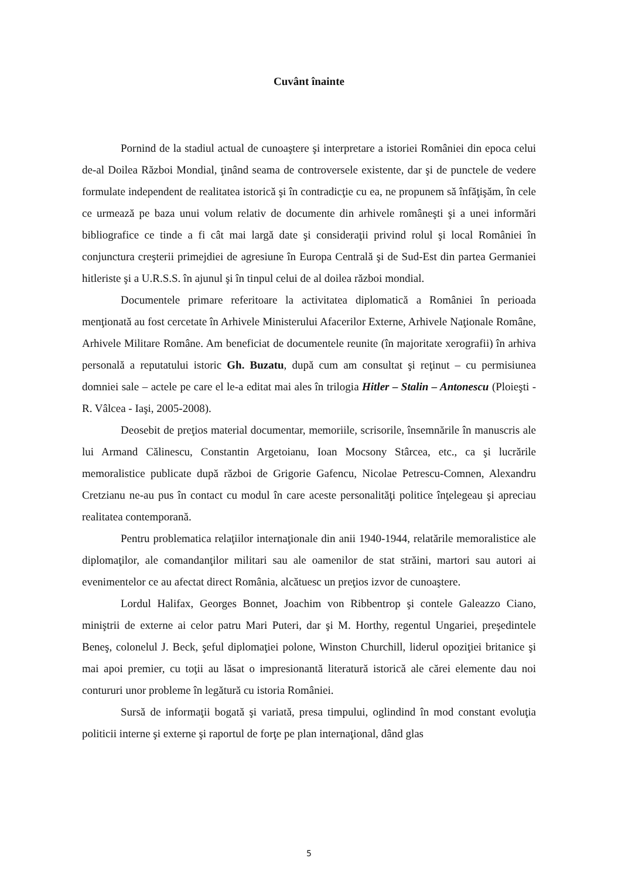Cuvânt înainte
Pornind de la stadiul actual de cunoaştere şi interpretare a istoriei României din epoca celui de-al Doilea Război Mondial, ţinând seama de controversele existente, dar şi de punctele de vedere formulate independent de realitatea istorică şi în contradicţie cu ea, ne propunem să înfăţişăm, în cele ce urmează pe baza unui volum relativ de documente din arhivele româneşti şi a unei informări bibliografice ce tinde a fi cât mai largă date şi consideraţii privind rolul şi local României în conjunctura creşterii primejdiei de agresiune în Europa Centrală şi de Sud-Est din partea Germaniei hitleriste şi a U.R.S.S. în ajunul şi în tinpul celui de al doilea război mondial.
Documentele primare referitoare la activitatea diplomatică a României în perioada menţionată au fost cercetate în Arhivele Ministerului Afacerilor Externe, Arhivele Naţionale Române, Arhivele Militare Române. Am beneficiat de documentele reunite (în majoritate xerografii) în arhiva personală a reputatului istoric Gh. Buzatu, după cum am consultat şi reţinut – cu permisiunea domniei sale – actele pe care el le-a editat mai ales în trilogia Hitler – Stalin – Antonescu (Ploieşti - R. Vâlcea - Iaşi, 2005-2008).
Deosebit de preţios material documentar, memoriile, scrisorile, însemnările în manuscris ale lui Armand Călinescu, Constantin Argetoianu, Ioan Mocsony Stârcea, etc., ca şi lucrările memoralistice publicate după război de Grigorie Gafencu, Nicolae Petrescu-Comnen, Alexandru Cretzianu ne-au pus în contact cu modul în care aceste personalităţi politice înţelegeau şi apreciau realitatea contemporană.
Pentru problematica relaţiilor internaţionale din anii 1940-1944, relatările memoralistice ale diplomaţilor, ale comandanţilor militari sau ale oamenilor de stat străini, martori sau autori ai evenimentelor ce au afectat direct România, alcătuesc un preţios izvor de cunoaştere.
Lordul Halifax, Georges Bonnet, Joachim von Ribbentrop şi contele Galeazzo Ciano, miniştrii de externe ai celor patru Mari Puteri, dar şi M. Horthy, regentul Ungariei, preşedintele Beneş, colonelul J. Beck, şeful diplomaţiei polone, Winston Churchill, liderul opoziţiei britanice şi mai apoi premier, cu toţii au lăsat o impresionantă literatură istorică ale cărei elemente dau noi contururi unor probleme în legătură cu istoria României.
Sursă de informaţii bogată şi variată, presa timpului, oglindind în mod constant evoluţia politicii interne şi externe şi raportul de forţe pe plan internaţional, dând glas
5